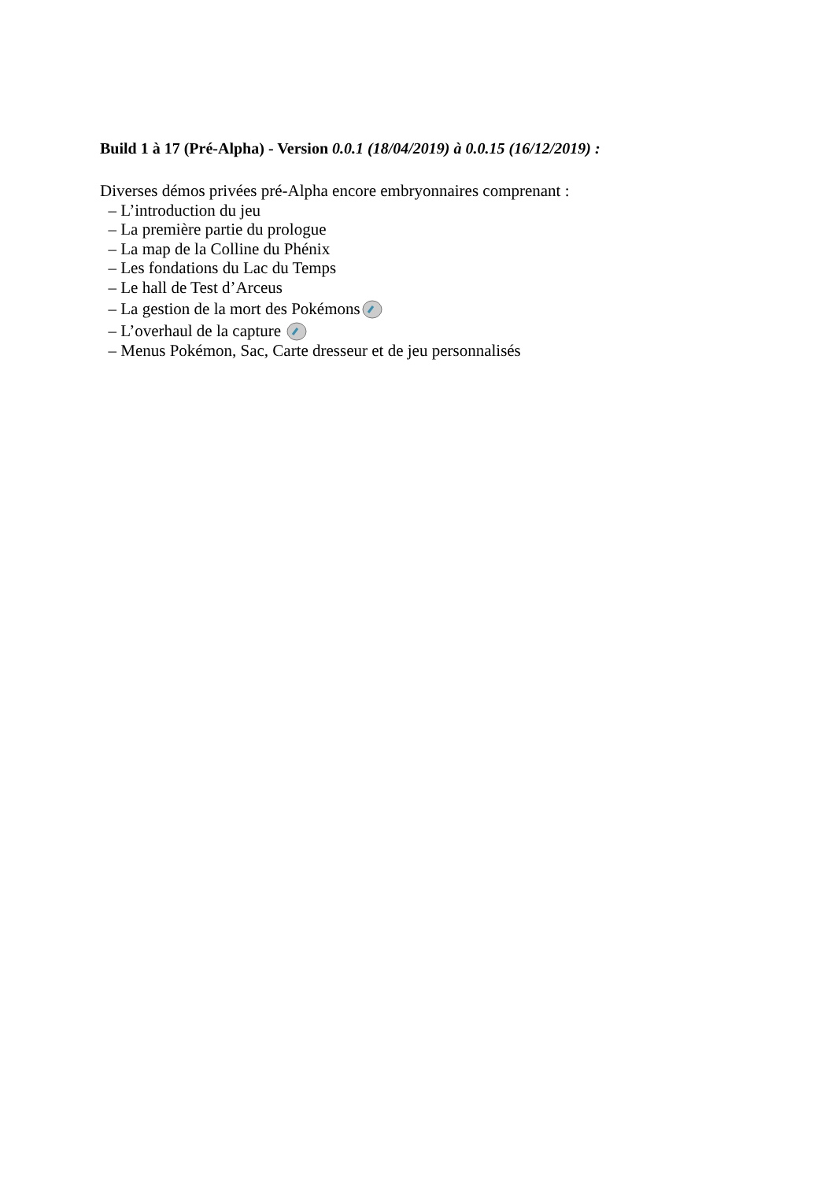Build 1 à 17 (Pré-Alpha) - Version 0.0.1 (18/04/2019) à 0.0.15 (16/12/2019) :
Diverses démos privées pré-Alpha encore embryonnaires comprenant :
– L’introduction du jeu
– La première partie du prologue
– La map de la Colline du Phénix
– Les fondations du Lac du Temps
– Le hall de Test d’Arceus
– La gestion de la mort des Pokémons
– L’overhaul de la capture
– Menus Pokémon, Sac, Carte dresseur et de jeu personnalisés